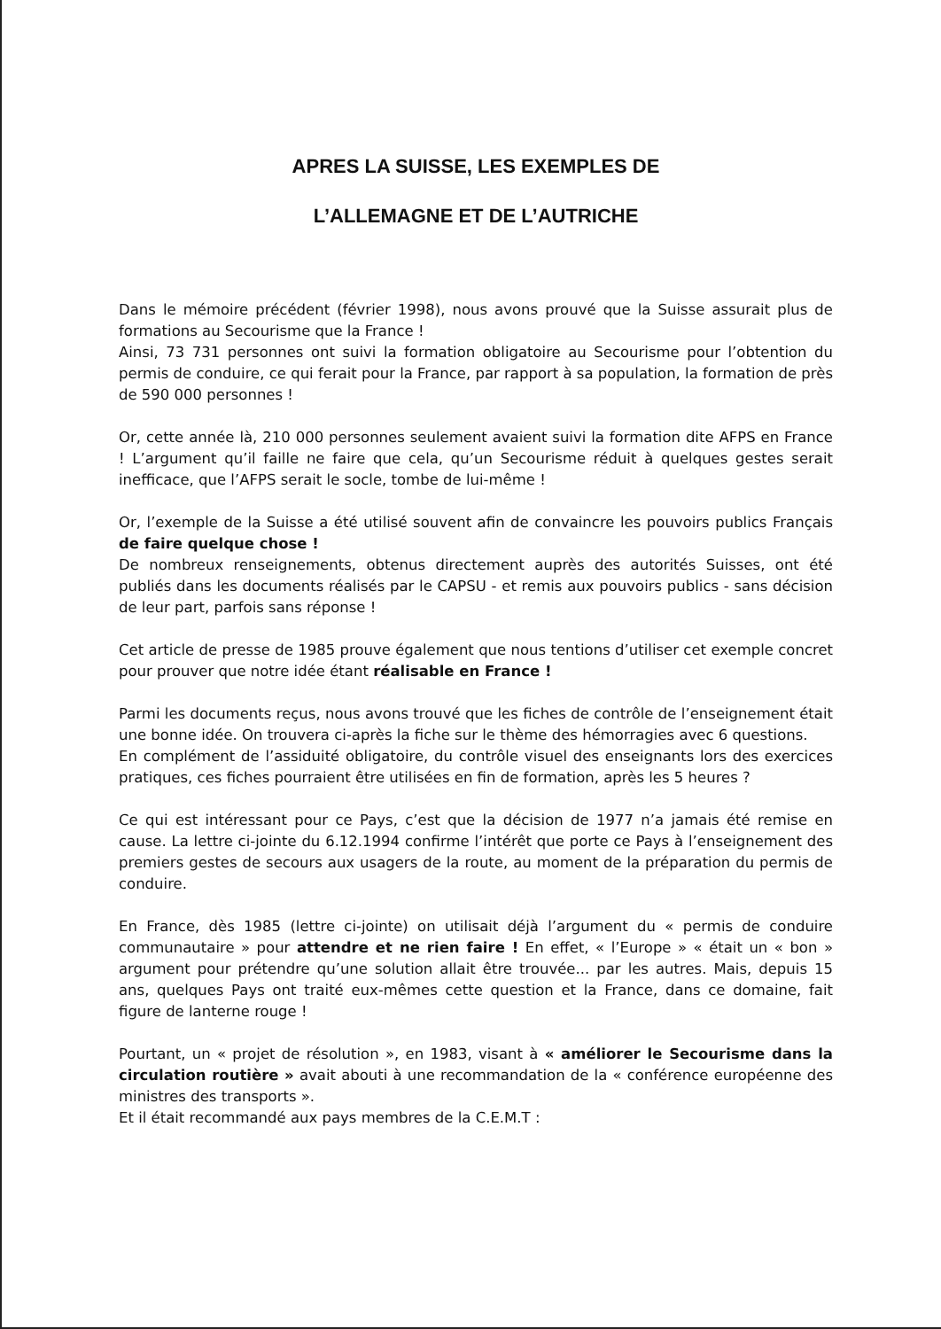APRES LA SUISSE, LES EXEMPLES DE
L’ALLEMAGNE ET DE L’AUTRICHE
Dans le mémoire précédent (février 1998), nous avons prouvé que la Suisse assurait plus de formations au Secourisme que la France !
Ainsi, 73 731 personnes ont suivi la formation obligatoire au Secourisme pour l’obtention du permis de conduire, ce qui ferait pour la France, par rapport à sa population, la formation de près de 590 000 personnes !
Or, cette année là, 210 000 personnes seulement avaient suivi la formation dite AFPS en France ! L’argument qu’il faille ne faire que cela, qu’un Secourisme réduit à quelques gestes serait inefficace, que l’AFPS serait le socle, tombe de lui-même !
Or, l’exemple de la Suisse a été utilisé souvent afin de convaincre les pouvoirs publics Français de faire quelque chose !
De nombreux renseignements, obtenus directement auprès des autorités Suisses, ont été publiés dans les documents réalisés par le CAPSU - et remis aux pouvoirs publics - sans décision de leur part, parfois sans réponse !
Cet article de presse de 1985 prouve également que nous tentions d’utiliser cet exemple concret pour prouver que notre idée étant réalisable en France !
Parmi les documents reçus, nous avons trouvé que les fiches de contrôle de l’enseignement était une bonne idée. On trouvera ci-après la fiche sur le thème des hémorragies avec 6 questions.
En complément de l’assiduité obligatoire, du contrôle visuel des enseignants lors des exercices pratiques, ces fiches pourraient être utilisées en fin de formation, après les 5 heures ?
Ce qui est intéressant pour ce Pays, c’est que la décision de 1977 n’a jamais été remise en cause. La lettre ci-jointe du 6.12.1994 confirme l’intérêt que porte ce Pays à l’enseignement des premiers gestes de secours aux usagers de la route, au moment de la préparation du permis de conduire.
En France, dès 1985 (lettre ci-jointe) on utilisait déjà l’argument du « permis de conduire communautaire » pour attendre et ne rien faire ! En effet, « l’Europe » « était un « bon » argument pour prétendre qu’une solution allait être trouvée... par les autres. Mais, depuis 15 ans, quelques Pays ont traité eux-mêmes cette question et la France, dans ce domaine, fait figure de lanterne rouge !
Pourtant, un « projet de résolution », en 1983, visant à « améliorer le Secourisme dans la circulation routière » avait abouti à une recommandation de la « conférence européenne des ministres des transports ».
Et il était recommandé aux pays membres de la C.E.M.T :